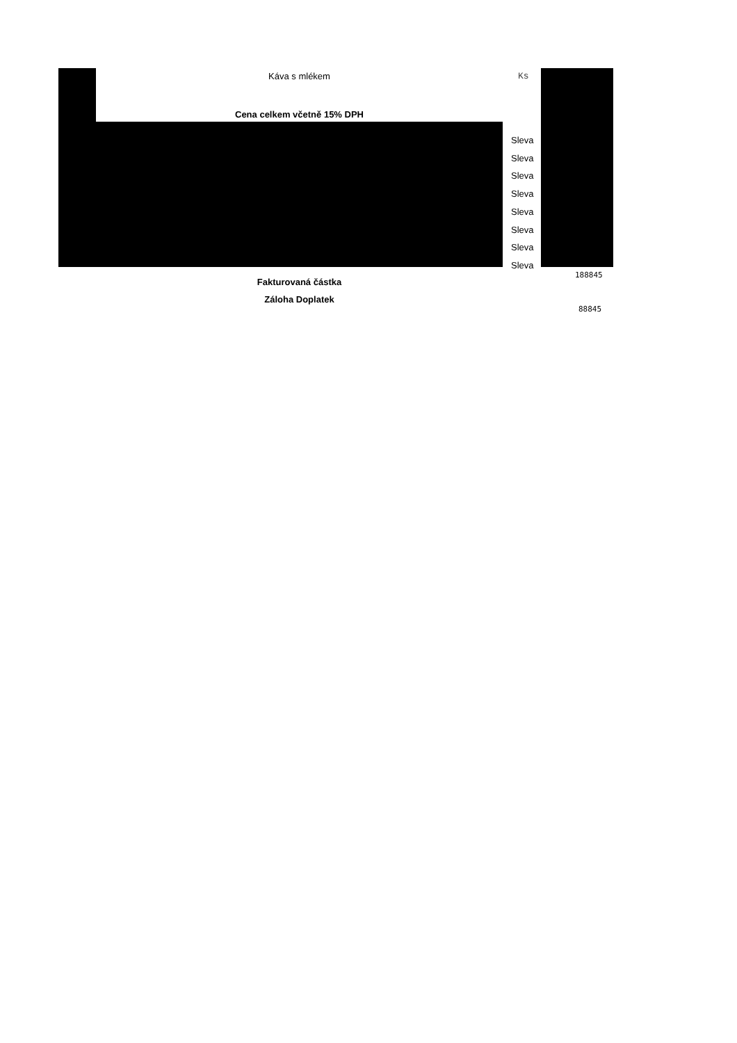Káva s mlékem Ks
Cena celkem včetně 15% DPH
Sleva
Sleva
Sleva
Sleva
Sleva
Sleva
Sleva
Sleva
188845
Fakturovaná částka
Záloha Doplatek
88845